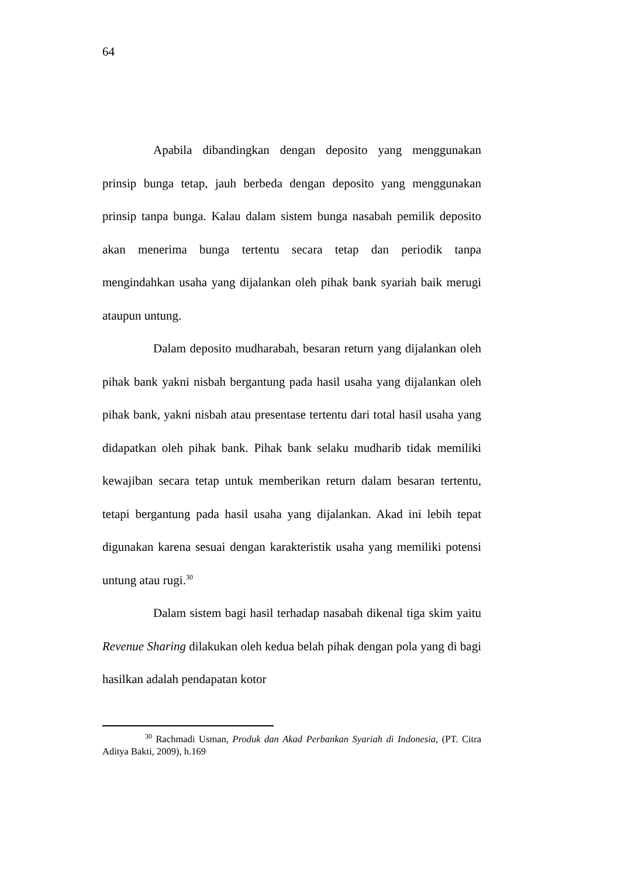64
Apabila dibandingkan dengan deposito yang menggunakan prinsip bunga tetap, jauh berbeda dengan deposito yang menggunakan prinsip tanpa bunga. Kalau dalam sistem bunga nasabah pemilik deposito akan menerima bunga tertentu secara tetap dan periodik tanpa mengindahkan usaha yang dijalankan oleh pihak bank syariah baik merugi ataupun untung.
Dalam deposito mudharabah, besaran return yang dijalankan oleh pihak bank yakni nisbah bergantung pada hasil usaha yang dijalankan oleh pihak bank, yakni nisbah atau presentase tertentu dari total hasil usaha yang didapatkan oleh pihak bank. Pihak bank selaku mudharib tidak memiliki kewajiban secara tetap untuk memberikan return dalam besaran tertentu, tetapi bergantung pada hasil usaha yang dijalankan. Akad ini lebih tepat digunakan karena sesuai dengan karakteristik usaha yang memiliki potensi untung atau rugi.<sup>30</sup>
Dalam sistem bagi hasil terhadap nasabah dikenal tiga skim yaitu Revenue Sharing dilakukan oleh kedua belah pihak dengan pola yang di bagi hasilkan adalah pendapatan kotor
<sup>30</sup> Rachmadi Usman, Produk dan Akad Perbankan Syariah di Indonesia, (PT. Citra Aditya Bakti, 2009), h.169